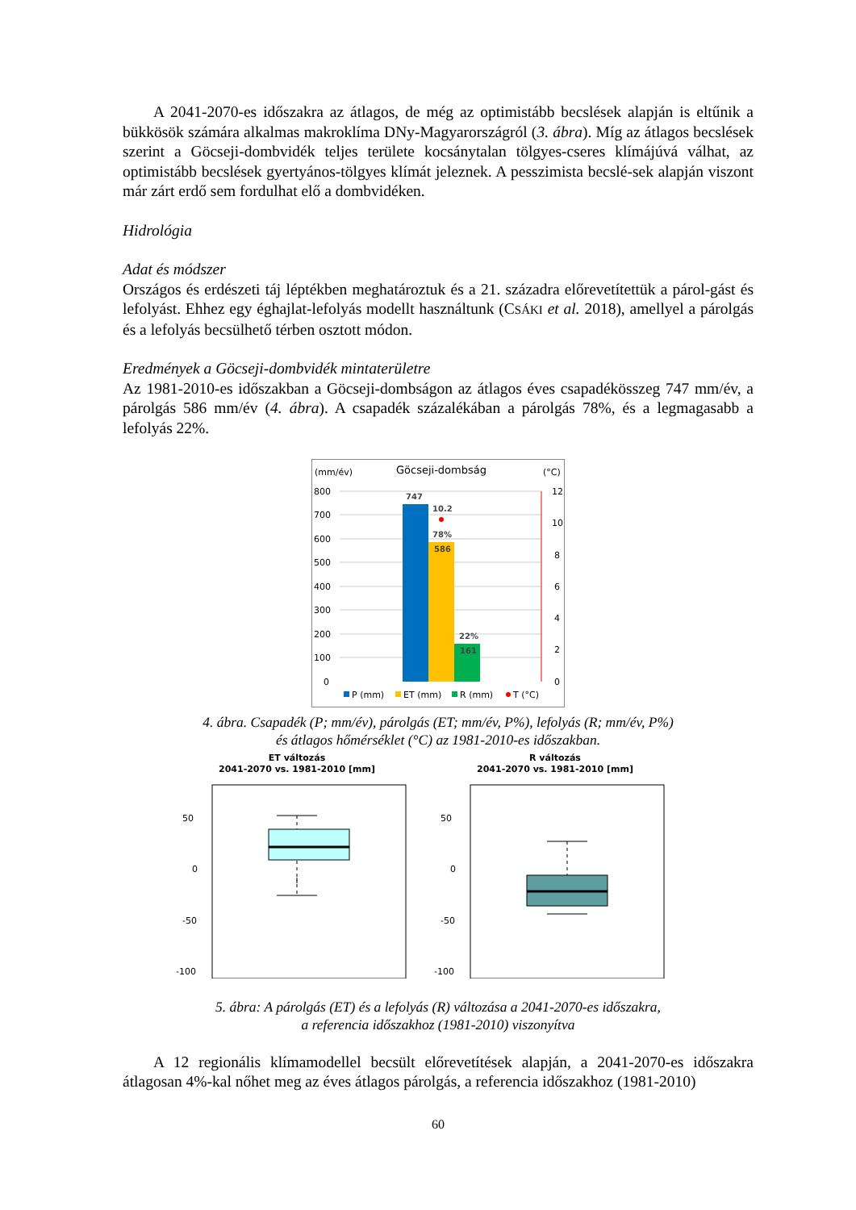A 2041-2070-es időszakra az átlagos, de még az optimistább becslések alapján is eltűnik a bükkösök számára alkalmas makroklíma DNy-Magyarországról (3. ábra). Míg az átlagos becslések szerint a Göcseji-dombvidék teljes területe kocsánytalan tölgyes-cseres klímájúvá válhat, az optimistább becslések gyertyános-tölgyes klímát jeleznek. A pesszimista becslé-sek alapján viszont már zárt erdő sem fordulhat elő a dombvidéken.
Hidrológia
Adat és módszer
Országos és erdészeti táj léptékben meghatároztuk és a 21. századra előrevetítettük a párol-gást és lefolyást. Ehhez egy éghajlat-lefolyás modellt használtunk (CSÁKI et al. 2018), amellyel a párolgás és a lefolyás becsülhető térben osztott módon.
Eredmények a Göcseji-dombvidék mintaterületre
Az 1981-2010-es időszakban a Göcseji-dombságon az átlagos éves csapadékösszeg 747 mm/év, a párolgás 586 mm/év (4. ábra). A csapadék százalékában a párolgás 78%, és a legmagasabb a lefolyás 22%.
(mm/év)
Göcseji-dombság
(°C)
800
700
600
500
400
300
200
100
0
12
10
8
6
4
2
0
747
10.2
78%
586
22%
161
P (mm)
ET (mm)
R (mm)
T (°C)
4. ábra. Csapadék (P; mm/év), párolgás (ET; mm/év, P%), lefolyás (R; mm/év, P%)
és átlagos hőmérséklet (°C) az 1981-2010-es időszakban.
ET változás
2041-2070 vs. 1981-2010 [mm]
50
0
-50
-100
R változás
2041-2070 vs. 1981-2010 [mm]
50
0
-50
-100
5. ábra: A párolgás (ET) és a lefolyás (R) változása a 2041-2070-es időszakra,
a referencia időszakhoz (1981-2010) viszonyítva
A 12 regionális klímamodellel becsült előrevetítések alapján, a 2041-2070-es időszakra átlagosan 4%-kal nőhet meg az éves átlagos párolgás, a referencia időszakhoz (1981-2010)
60